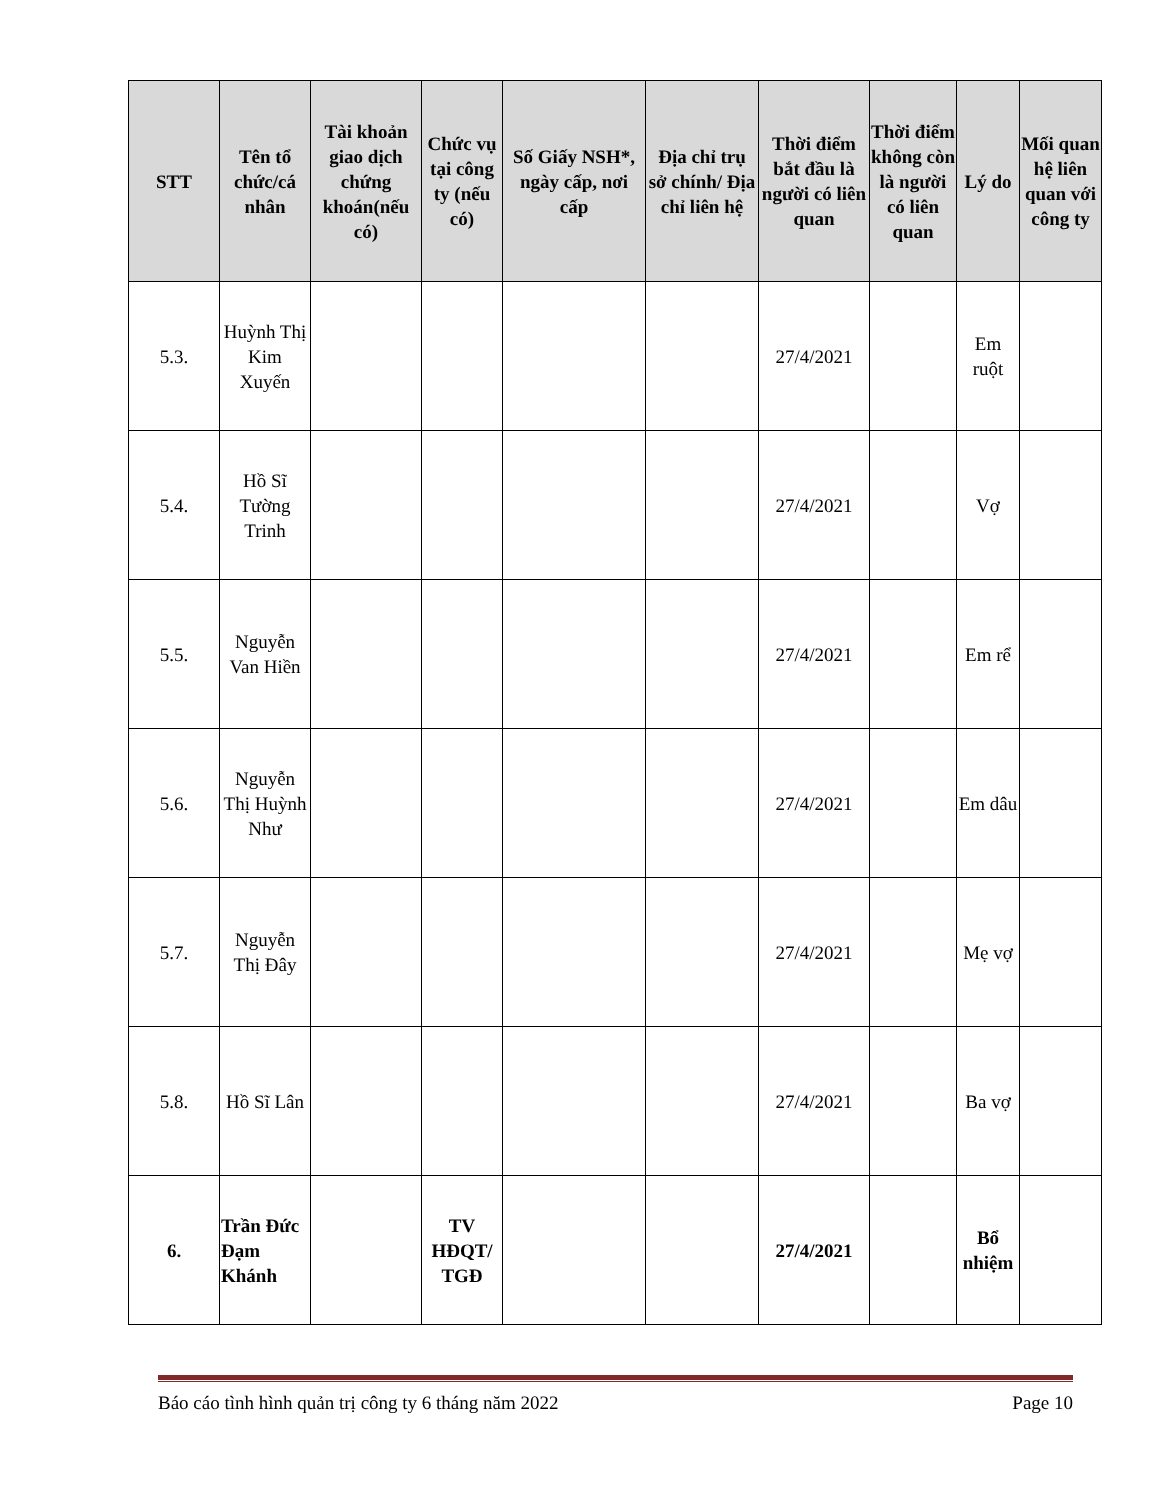| STT | Tên tổ chức/cá nhân | Tài khoản giao dịch chứng khoán(nếu có) | Chức vụ tại công ty (nếu có) | Số Giấy NSH*, ngày cấp, nơi cấp | Địa chỉ trụ sở chính/ Địa chỉ liên hệ | Thời điểm bắt đầu là người có liên quan | Thời điểm không còn là người có liên quan | Lý do | Mối quan hệ liên quan với công ty |
| --- | --- | --- | --- | --- | --- | --- | --- | --- | --- |
| 5.3. | Huỳnh Thị Kim Xuyến | | | | | 27/4/2021 | | Em ruột | |
| 5.4. | Hồ Sĩ Tường Trinh | | | | | 27/4/2021 | | Vợ | |
| 5.5. | Nguyễn Van Hiền | | | | | 27/4/2021 | | Em rể | |
| 5.6. | Nguyễn Thị Huỳnh Như | | | | | 27/4/2021 | | Em dâu | |
| 5.7. | Nguyễn Thị Đây | | | | | 27/4/2021 | | Mẹ vợ | |
| 5.8. | Hồ Sĩ Lân | | | | | 27/4/2021 | | Ba vợ | |
| 6. | Trần Đức Đạm Khánh | | TV HĐQT/ TGĐ | | | 27/4/2021 | | Bổ nhiệm | |
Báo cáo tình hình quản trị công ty 6 tháng năm 2022 Page 10